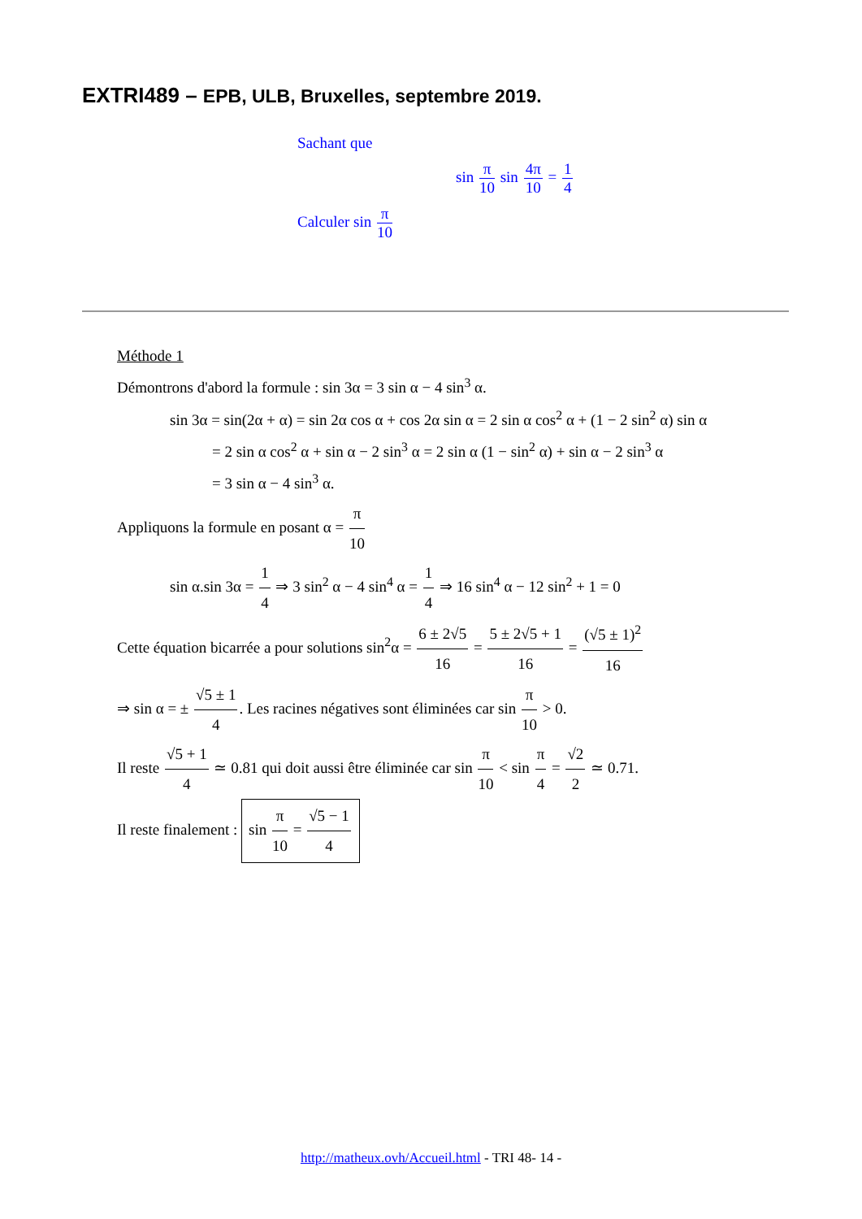EXTRI489 – EPB, ULB, Bruxelles, septembre 2019.
Sachant que
sin π 10 sin 4π 10 = 1 4
Calculer sin π 10
Méthode 1
Démontrons d'abord la formule : sin 3α = 3 sin α − 4 sin<sup>3</sup> α.
sin 3α = sin(2α + α) = sin 2α cos α + cos 2α sin α = 2 sin α cos<sup>2</sup> α + (1 − 2 sin<sup>2</sup> α) sin α
= 2 sin α cos<sup>2</sup> α + sin α − 2 sin<sup>3</sup> α = 2 sin α (1 − sin<sup>2</sup> α) + sin α − 2 sin<sup>3</sup> α
= 3 sin α − 4 sin<sup>3</sup> α.
Appliquons la formule en posant α = π 10
sin α.sin 3α = 1 4 ⇒ 3 sin<sup>2</sup> α − 4 sin<sup>4</sup> α = 1 4 ⇒ 16 sin<sup>4</sup> α − 12 sin<sup>2</sup> + 1 = 0
Cette équation bicarrée a pour solutions sin<sup>2</sup>α = 6 ± 2√5 16 = 5 ± 2√5 + 1 16 = (√5 ± 1)<sup>2</sup> 16
⇒ sin α = ± √5 ± 1 4. Les racines négatives sont éliminées car sin π 10 > 0.
Il reste √5 + 1 4 ≃ 0.81 qui doit aussi être éliminée car sin π 10 < sin π 4 = √2 2 ≃ 0.71.
Il reste finalement : sin π 10 = √5 − 1 4
http://matheux.ovh/Accueil.html - TRI 48- 14 -